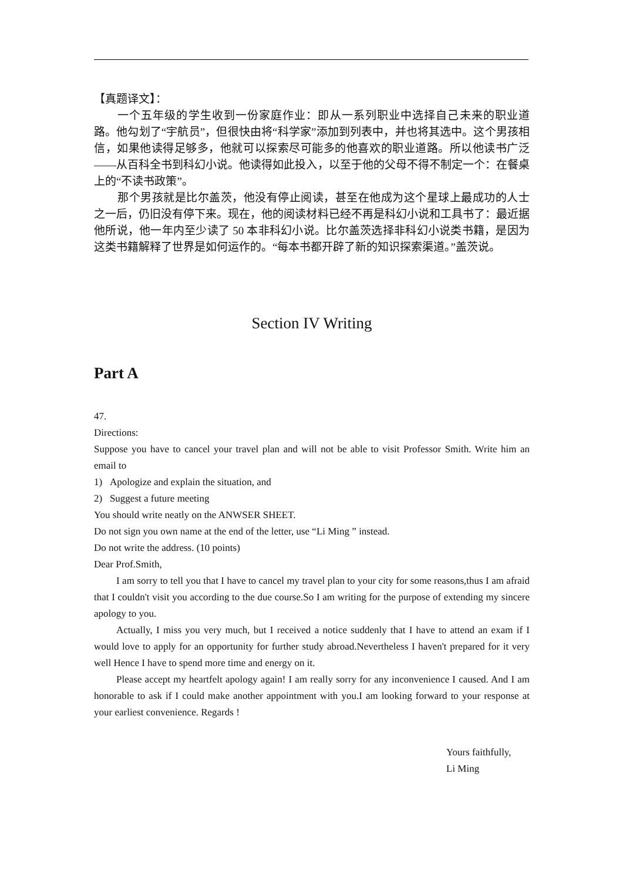【真题译文】：
一个五年级的学生收到一份家庭作业：即从一系列职业中选择自己未来的职业道路。他勾划了“宇航员”，但很快由将“科学家”添加到列表中，并也将其选中。这个男孩相信，如果他读得足够多，他就可以探索尽可能多的他喜欢的职业道路。所以他读书广泛——从百科全书到科幻小说。他读得如此投入，以至于他的父母不得不制定一个：在餐桌上的“不读书政策”。
那个男孩就是比尔盖茨，他没有停止阅读，甚至在他成为这个星球上最成功的人士之一后，仍旧没有停下来。现在，他的阅读材料已经不再是科幻小说和工具书了：最近据他所说，他一年内至少读了 50 本非科幻小说。比尔盖茨选择非科幻小说类书籍，是因为这类书籍解释了世界是如何运作的。“每本书都开辟了新的知识探索渠道。”盖茨说。
Section IV Writing
Part A
47.
Directions:
Suppose you have to cancel your travel plan and will not be able to visit Professor Smith. Write him an email to
1) Apologize and explain the situation, and
2) Suggest a future meeting
You should write neatly on the ANWSER SHEET.
Do not sign you own name at the end of the letter, use “Li Ming ” instead.
Do not write the address. (10 points)
Dear Prof.Smith,
I am sorry to tell you that I have to cancel my travel plan to your city for some reasons,thus I am afraid that I couldn't visit you according to the due course.So I am writing for the purpose of extending my sincere apology to you.
Actually, I miss you very much, but I received a notice suddenly that I have to attend an exam if I would love to apply for an opportunity for further study abroad.Nevertheless I haven't prepared for it very well Hence I have to spend more time and energy on it.
Please accept my heartfelt apology again! I am really sorry for any inconvenience I caused. And I am honorable to ask if I could make another appointment with you.I am looking forward to your response at your earliest convenience. Regards !
Yours faithfully,
Li Ming